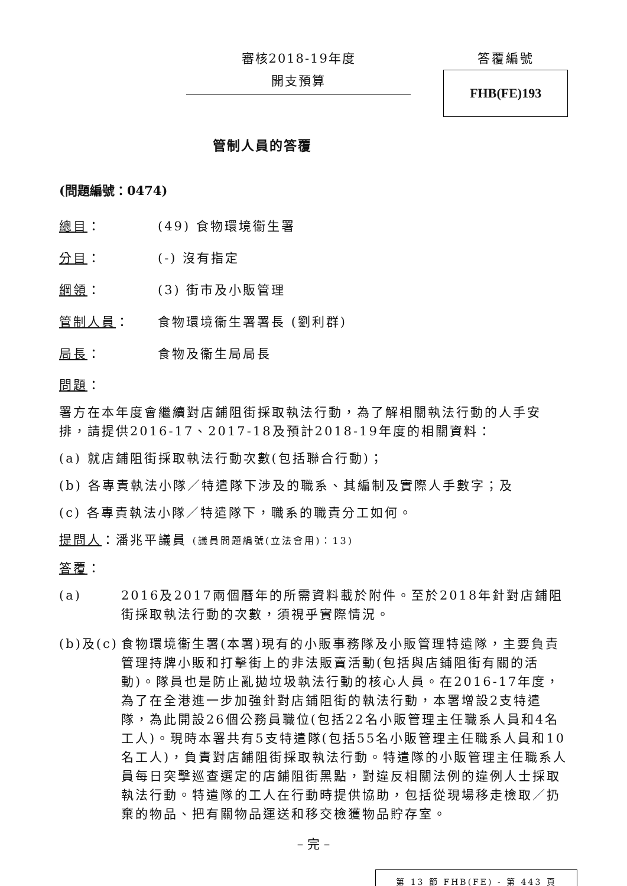審核2018-19年度
開支預算
答覆編號
FHB(FE)193
管制人員的答覆
(問題編號：0474)
總目： (49) 食物環境衞生署
分目： (-) 沒有指定
綱領： (3) 街市及小販管理
管制人員： 食物環境衞生署署長 (劉利群)
局長： 食物及衞生局局長
問題：
署方在本年度會繼續對店鋪阻街採取執法行動，為了解相關執法行動的人手安排，請提供2016-17、2017-18及預計2018-19年度的相關資料：
(a) 就店鋪阻街採取執法行動次數(包括聯合行動)；
(b) 各專責執法小隊／特遣隊下涉及的職系、其編制及實際人手數字；及
(c) 各專責執法小隊／特遣隊下，職系的職責分工如何。
提問人：潘兆平議員 (議員問題編號(立法會用)：13)
答覆：
(a) 2016及2017兩個曆年的所需資料載於附件。至於2018年針對店鋪阻街採取執法行動的次數，須視乎實際情況。
(b)及(c) 食物環境衞生署(本署)現有的小販事務隊及小販管理特遣隊，主要負責管理持牌小販和打擊街上的非法販賣活動(包括與店鋪阻街有關的活動)。隊員也是防止亂拋垃圾執法行動的核心人員。在2016-17年度，為了在全港進一步加強針對店鋪阻街的執法行動，本署增設2支特遣隊，為此開設26個公務員職位(包括22名小販管理主任職系人員和4名工人)。現時本署共有5支特遣隊(包括55名小販管理主任職系人員和10名工人)，負責對店鋪阻街採取執法行動。特遣隊的小販管理主任職系人員每日突擊巡查選定的店鋪阻街黑點，對違反相關法例的違例人士採取執法行動。特遣隊的工人在行動時提供協助，包括從現場移走檢取／扔棄的物品、把有關物品運送和移交檢獲物品貯存室。
– 完 –
第 13 節 FHB(FE) - 第 443 頁